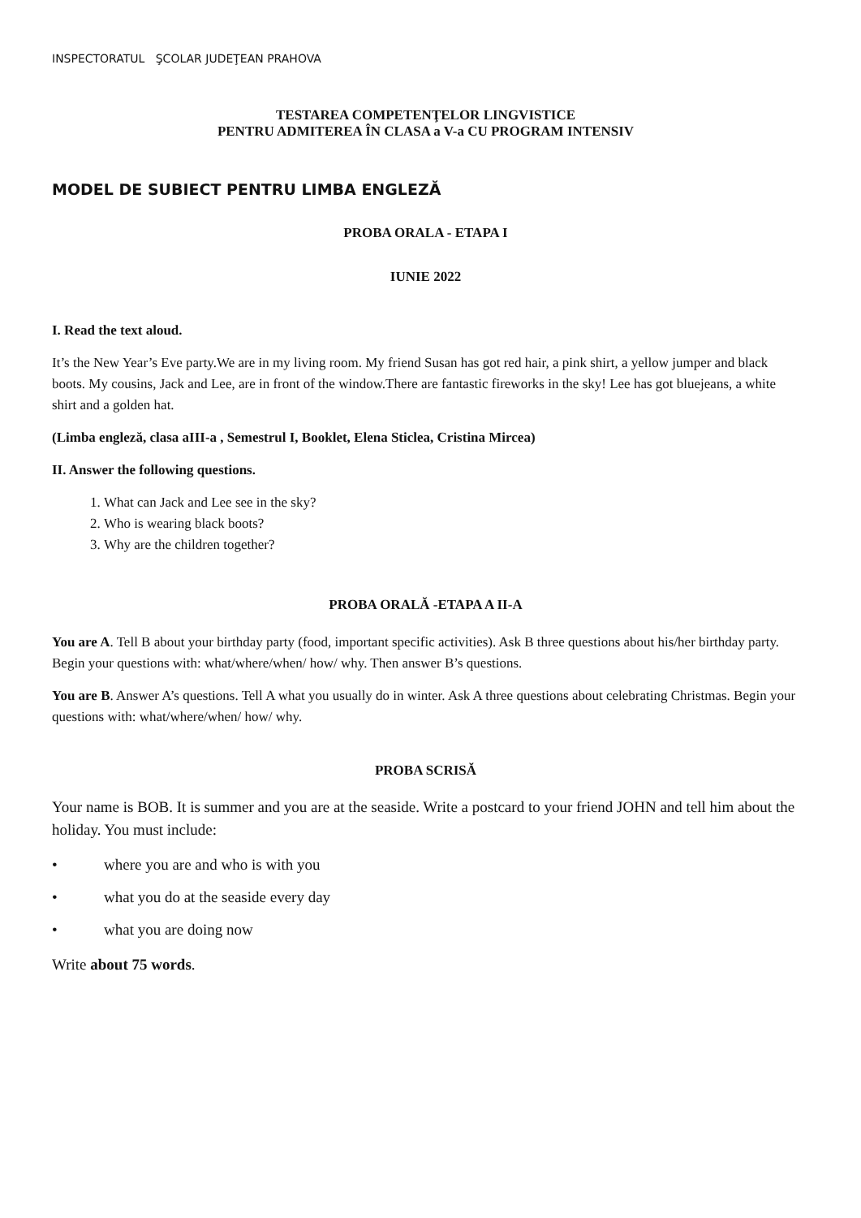INSPECTORATUL ŞCOLAR JUDEŢEAN PRAHOVA
TESTAREA COMPETENŢELOR LINGVISTICE
PENTRU ADMITEREA ÎN CLASA a V-a CU PROGRAM INTENSIV
MODEL DE SUBIECT PENTRU LIMBA ENGLEZĂ
PROBA ORALA - ETAPA I
IUNIE 2022
I. Read the text aloud.
It’s the New Year’s Eve party.We are in my living room. My friend Susan has got red hair, a pink shirt, a yellow jumper and black boots. My cousins, Jack and Lee, are in front of the window.There are fantastic fireworks in the sky! Lee has got bluejeans, a white shirt and a golden hat.
(Limba engleză, clasa aIII-a , Semestrul I, Booklet, Elena Sticlea, Cristina Mircea)
II. Answer the following questions.
1. What can Jack and Lee see in the sky?
2. Who is wearing black boots?
3. Why are the children together?
PROBA ORALĂ -ETAPA A II-A
You are A. Tell B about your birthday party (food, important specific activities). Ask B three questions about his/her birthday party. Begin your questions with: what/where/when/ how/ why. Then answer B’s questions.
You are B. Answer A’s questions. Tell A what you usually do in winter. Ask A three questions about celebrating Christmas. Begin your questions with: what/where/when/ how/ why.
PROBA SCRISĂ
Your name is BOB. It is summer and you are at the seaside. Write a postcard to your friend JOHN and tell him about the holiday. You must include:
• where you are and who is with you
• what you do at the seaside every day
• what you are doing now
Write about 75 words.